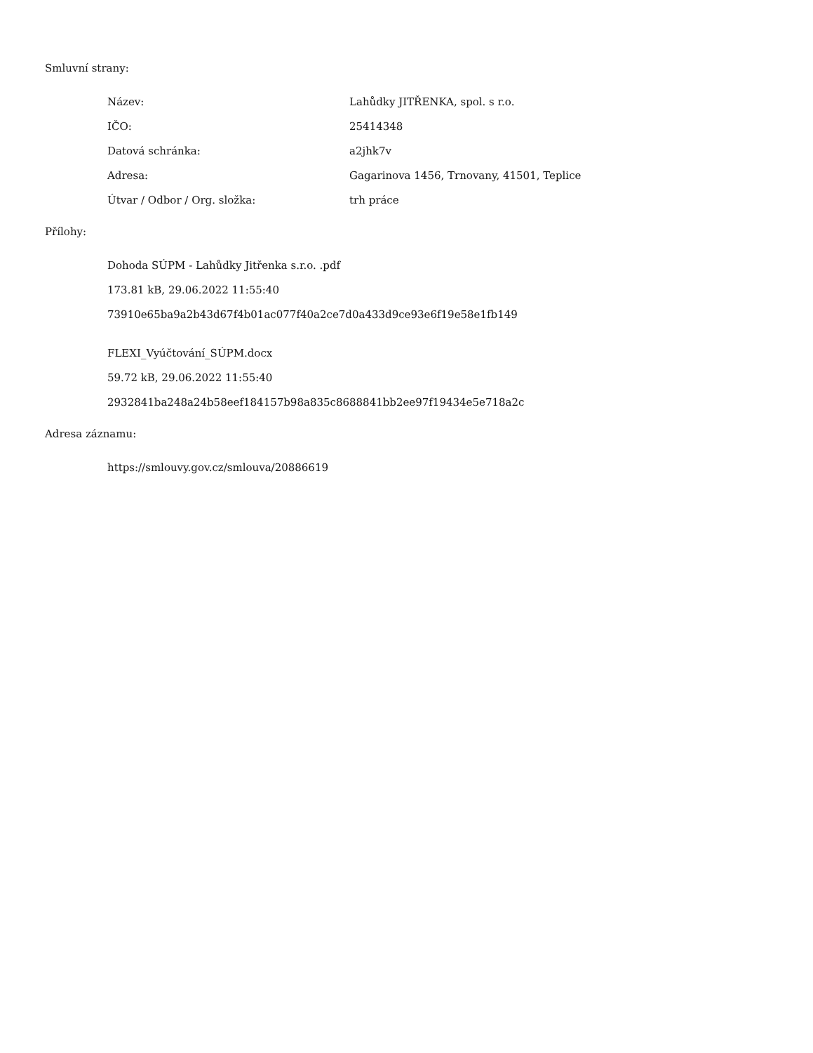Smluvní strany:
| Název: | Lahůdky JITŘENKA, spol. s r.o. |
| IČO: | 25414348 |
| Datová schránka: | a2jhk7v |
| Adresa: | Gagarinova 1456, Trnovany, 41501, Teplice |
| Útvar / Odbor / Org. složka: | trh práce |
Přílohy:
Dohoda SÚPM - Lahůdky Jitřenka s.r.o. .pdf
173.81 kB, 29.06.2022 11:55:40
73910e65ba9a2b43d67f4b01ac077f40a2ce7d0a433d9ce93e6f19e58e1fb149
FLEXI_Vyúčtování_SÚPM.docx
59.72 kB, 29.06.2022 11:55:40
2932841ba248a24b58eef184157b98a835c8688841bb2ee97f19434e5e718a2c
Adresa záznamu:
https://smlouvy.gov.cz/smlouva/20886619